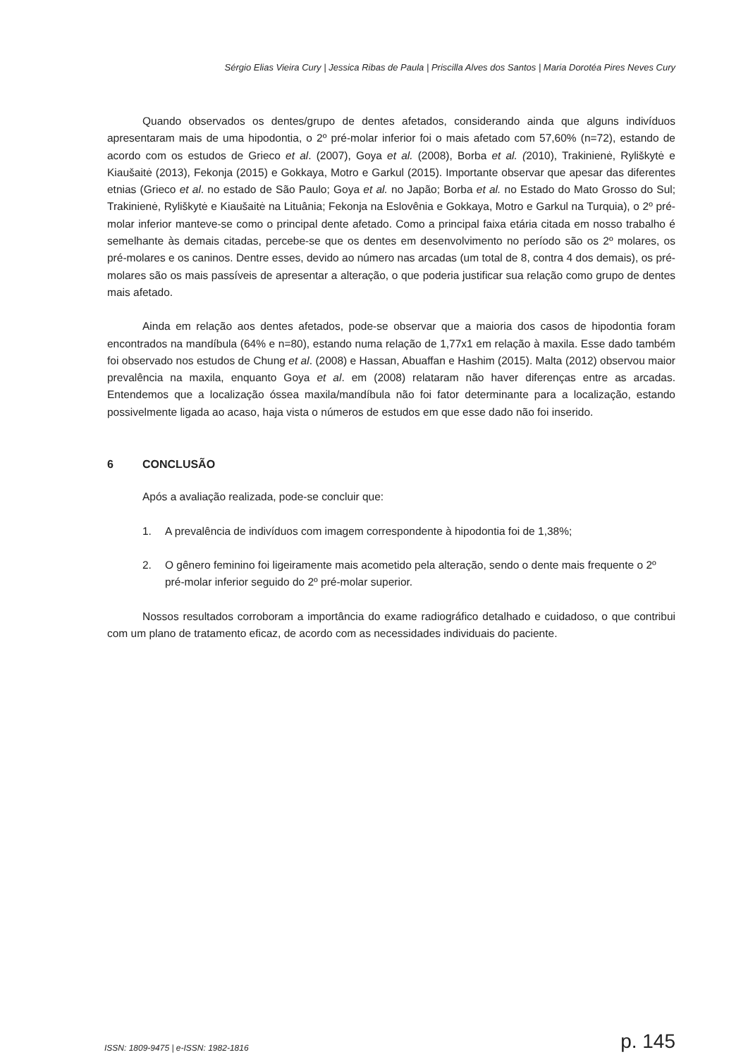Sérgio Elias Vieira Cury | Jessica Ribas de Paula | Priscilla Alves dos Santos | Maria Dorotéa Pires Neves Cury
Quando observados os dentes/grupo de dentes afetados, considerando ainda que alguns indivíduos apresentaram mais de uma hipodontia, o 2º pré-molar inferior foi o mais afetado com 57,60% (n=72), estando de acordo com os estudos de Grieco et al. (2007), Goya et al. (2008), Borba et al. (2010), Trakinienė, Ryliškytė e Kiaušaitė (2013), Fekonja (2015) e Gokkaya, Motro e Garkul (2015). Importante observar que apesar das diferentes etnias (Grieco et al. no estado de São Paulo; Goya et al. no Japão; Borba et al. no Estado do Mato Grosso do Sul; Trakinienė, Ryliškytė e Kiaušaitė na Lituânia; Fekonja na Eslovênia e Gokkaya, Motro e Garkul na Turquia), o 2º pré-molar inferior manteve-se como o principal dente afetado. Como a principal faixa etária citada em nosso trabalho é semelhante às demais citadas, percebe-se que os dentes em desenvolvimento no período são os 2º molares, os pré-molares e os caninos. Dentre esses, devido ao número nas arcadas (um total de 8, contra 4 dos demais), os pré-molares são os mais passíveis de apresentar a alteração, o que poderia justificar sua relação como grupo de dentes mais afetado.
Ainda em relação aos dentes afetados, pode-se observar que a maioria dos casos de hipodontia foram encontrados na mandíbula (64% e n=80), estando numa relação de 1,77x1 em relação à maxila. Esse dado também foi observado nos estudos de Chung et al. (2008) e Hassan, Abuaffan e Hashim (2015). Malta (2012) observou maior prevalência na maxila, enquanto Goya et al. em (2008) relataram não haver diferenças entre as arcadas. Entendemos que a localização óssea maxila/mandíbula não foi fator determinante para a localização, estando possivelmente ligada ao acaso, haja vista o números de estudos em que esse dado não foi inserido.
6 CONCLUSÃO
Após a avaliação realizada, pode-se concluir que:
1. A prevalência de indivíduos com imagem correspondente à hipodontia foi de 1,38%;
2. O gênero feminino foi ligeiramente mais acometido pela alteração, sendo o dente mais frequente o 2º pré-molar inferior seguido do 2º pré-molar superior.
Nossos resultados corroboram a importância do exame radiográfico detalhado e cuidadoso, o que contribui com um plano de tratamento eficaz, de acordo com as necessidades individuais do paciente.
ISSN: 1809-9475 | e-ISSN: 1982-1816 p. 145